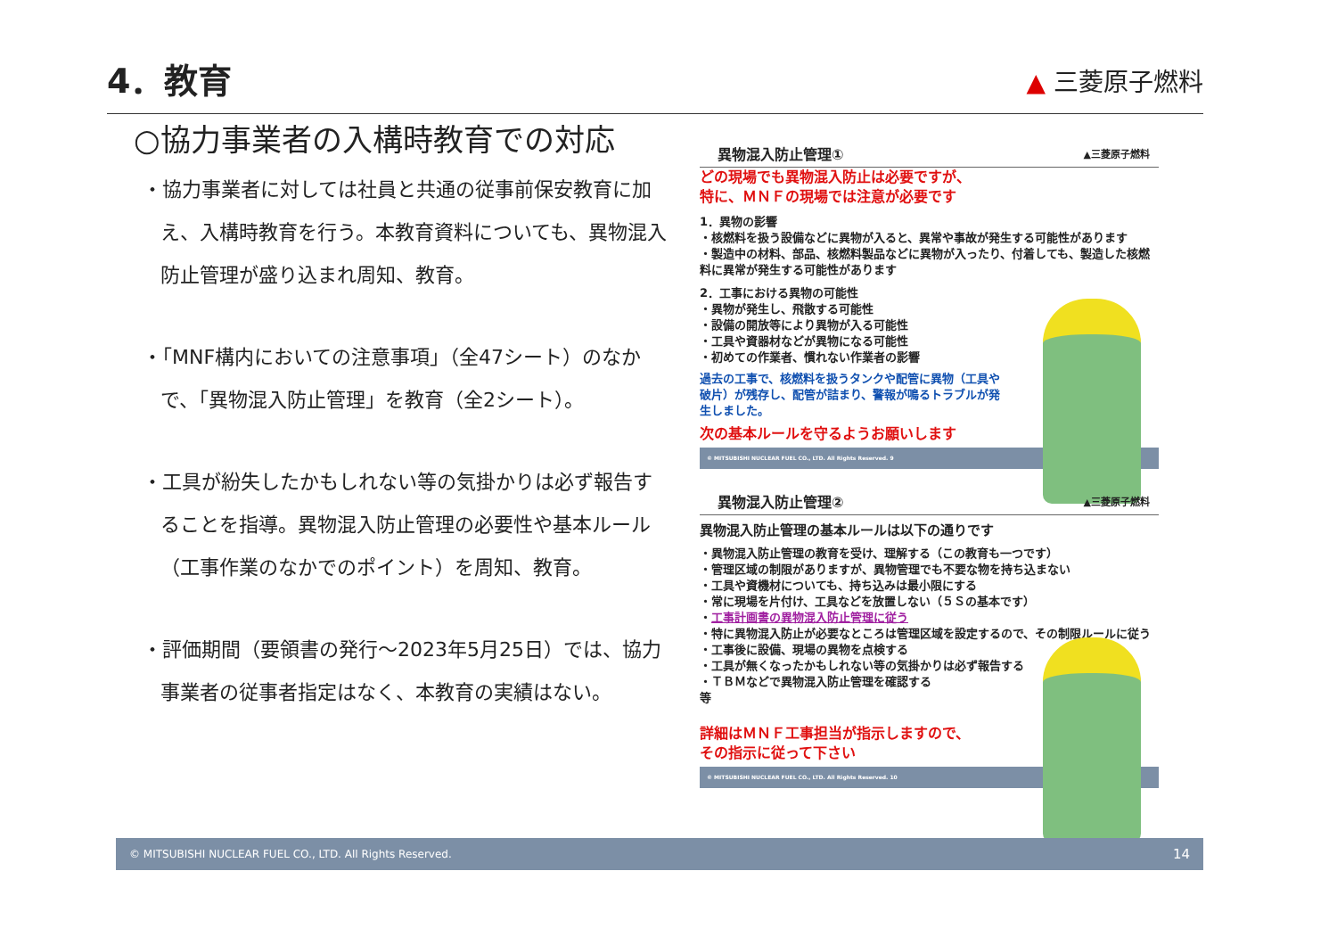4．教育
▲ 三菱原子燃料
○協力事業者の入構時教育での対応
・協力事業者に対しては社員と共通の従事前保安教育に加え、入構時教育を行う。本教育資料についても、異物混入防止管理が盛り込まれ周知、教育。
・「MNF構内においての注意事項」（全47シート）のなかで、「異物混入防止管理」を教育（全2シート）。
・工具が紛失したかもしれない等の気掛かりは必ず報告することを指導。異物混入防止管理の必要性や基本ルール（工事作業のなかでのポイント）を周知、教育。
・評価期間（要領書の発行～2023年5月25日）では、協力事業者の従事者指定はなく、本教育の実績はない。
異物混入防止管理① ▲三菱原子燃料
どの現場でも異物混入防止は必要ですが、
特に、ＭＮＦの現場では注意が必要です
1．異物の影響
・核燃料を扱う設備などに異物が入ると、異常や事故が発生する可能性があります
・製造中の材料、部品、核燃料製品などに異物が入ったり、付着しても、製造した核燃料に異常が発生する可能性があります
2．工事における異物の可能性
・異物が発生し、飛散する可能性
・設備の開放等により異物が入る可能性
・工具や資器材などが異物になる可能性
・初めての作業者、慣れない作業者の影響
過去の工事で、核燃料を扱うタンクや配管に異物（工具や破片）が残存し、配管が詰まり、警報が鳴るトラブルが発生しました。
次の基本ルールを守るようお願いします
© MITSUBISHI NUCLEAR FUEL CO., LTD. All Rights Reserved. 9
異物混入防止管理② ▲三菱原子燃料
異物混入防止管理の基本ルールは以下の通りです
・異物混入防止管理の教育を受け、理解する（この教育も一つです）
・管理区域の制限がありますが、異物管理でも不要な物を持ち込まない
・工具や資機材についても、持ち込みは最小限にする
・常に現場を片付け、工具などを放置しない（５Ｓの基本です）
・工事計画書の異物混入防止管理に従う
・特に異物混入防止が必要なところは管理区域を設定するので、その制限ルールに従う
・工事後に設備、現場の異物を点検する
・工具が無くなったかもしれない等の気掛かりは必ず報告する
・ＴＢＭなどで異物混入防止管理を確認する
等
詳細はＭＮＦ工事担当が指示しますので、
その指示に従って下さい
© MITSUBISHI NUCLEAR FUEL CO., LTD. All Rights Reserved. 10
© MITSUBISHI NUCLEAR FUEL CO., LTD. All Rights Reserved. 14